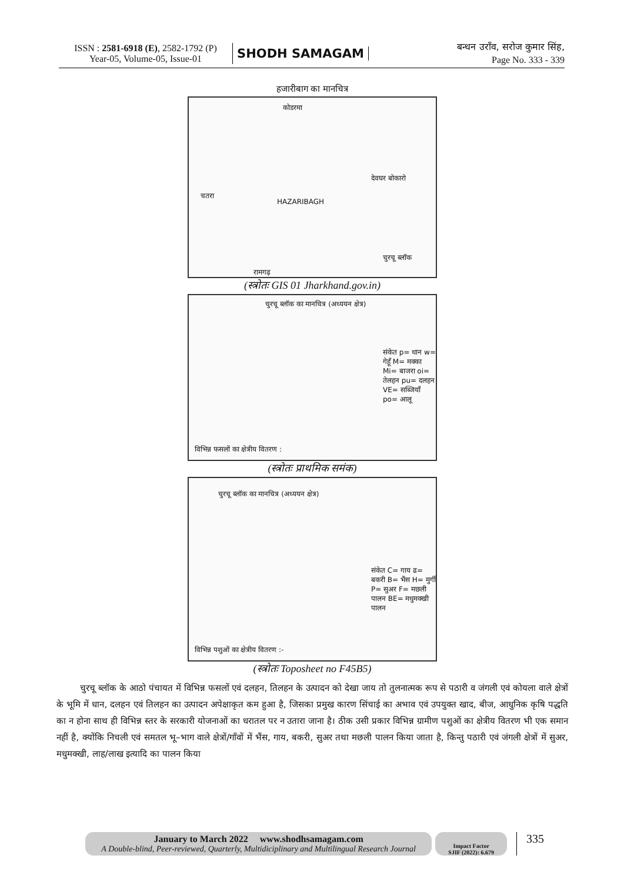ISSN : 2581-6918 (E), 2582-1792 (P)
Year-05, Volume-05, Issue-01
SHODH SAMAGAM
बन्धन उराँव, सरोज कुमार सिंह,
Page No. 333 - 339
हजारीबाग का मानचित्र
कोडरमा
चतरा
देवघर बोकारो
HAZARIBAGH
चुरचू ब्लॉक
रामगढ़
(स्त्रोतः GIS 01 Jharkhand.gov.in)
चुरचू ब्लॉक का मानचित्र (अध्ययन क्षेत्र)
संकेत p= धान w= गेहूँ M= मक्का Mi= बाजरा oi= तेलहन pu= दलहन VE= सब्जियाँ po= आलू
विभिन्न फसलों का क्षेत्रीय वितरण :
(स्त्रोतः प्राथमिक समंक)
चुरचू ब्लॉक का मानचित्र (अध्ययन क्षेत्र)
संकेत C= गाय ढ= बकरी B= भैंस H= मुर्गी P= सुअर F= मछली पालन BE= मधुमक्खी पालन
विभिन्न पशुओं का क्षेत्रीय वितरण :-
(स्त्रोतः Toposheet no F45B5)
चुरचू ब्लॉक के आठो पंचायत में विभिन्न फसलों एवं दलहन, तिलहन के उत्पादन को देखा जाय तो तुलनात्मक रूप से पठारी व जंगली एवं कोयला वाले क्षेत्रों के भूमि में धान, दलहन एवं तिलहन का उत्पादन अपेक्षाकृत कम हुआ है, जिसका प्रमुख कारण सिंचाई का अभाव एवं उपयुक्त खाद, बीज, आधुनिक कृषि पद्धति का न होना साथ ही विभिन्न स्तर के सरकारी योजनाओं का धरातल पर न उतारा जाना है। ठीक उसी प्रकार विभिन्न ग्रामीण पशुओं का क्षेत्रीय वितरण भी एक समान नहीं है, क्योंकि निचली एवं समतल भू–भाग वाले क्षेत्रों/गाँवों में भैंस, गाय, बकरी, सुअर तथा मछली पालन किया जाता है, किन्तु पठारी एवं जंगली क्षेत्रों में सुअर, मधुमक्खी, लाह/लाख इत्यादि का पालन किया
January to March 2022 www.shodhsamagam.com
A Double-blind, Peer-reviewed, Quarterly, Multidiciplinary and Multilingual Research Journal
Impact Factor
SJIF (2022): 6.679
335